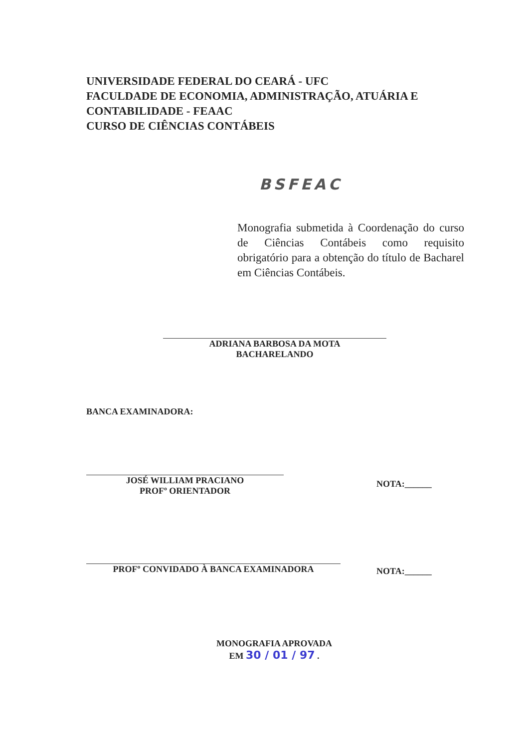UNIVERSIDADE FEDERAL DO CEARÁ - UFC
FACULDADE DE ECONOMIA, ADMINISTRAÇÃO, ATUÁRIA E
CONTABILIDADE - FEAAC
CURSO DE CIÊNCIAS CONTÁBEIS
BSFEAC
Monografia submetida à Coordenação do curso de Ciências Contábeis como requisito obrigatório para a obtenção do título de Bacharel em Ciências Contábeis.
ADRIANA BARBOSA DA MOTA
BACHARELANDO
BANCA EXAMINADORA:
JOSÉ WILLIAM PRACIANO
PROFº ORIENTADOR
NOTA:______
PROFº CONVIDADO À BANCA EXAMINADORA NOTA:______
MONOGRAFIA APROVADA
EM 30 / 01 / 97 .